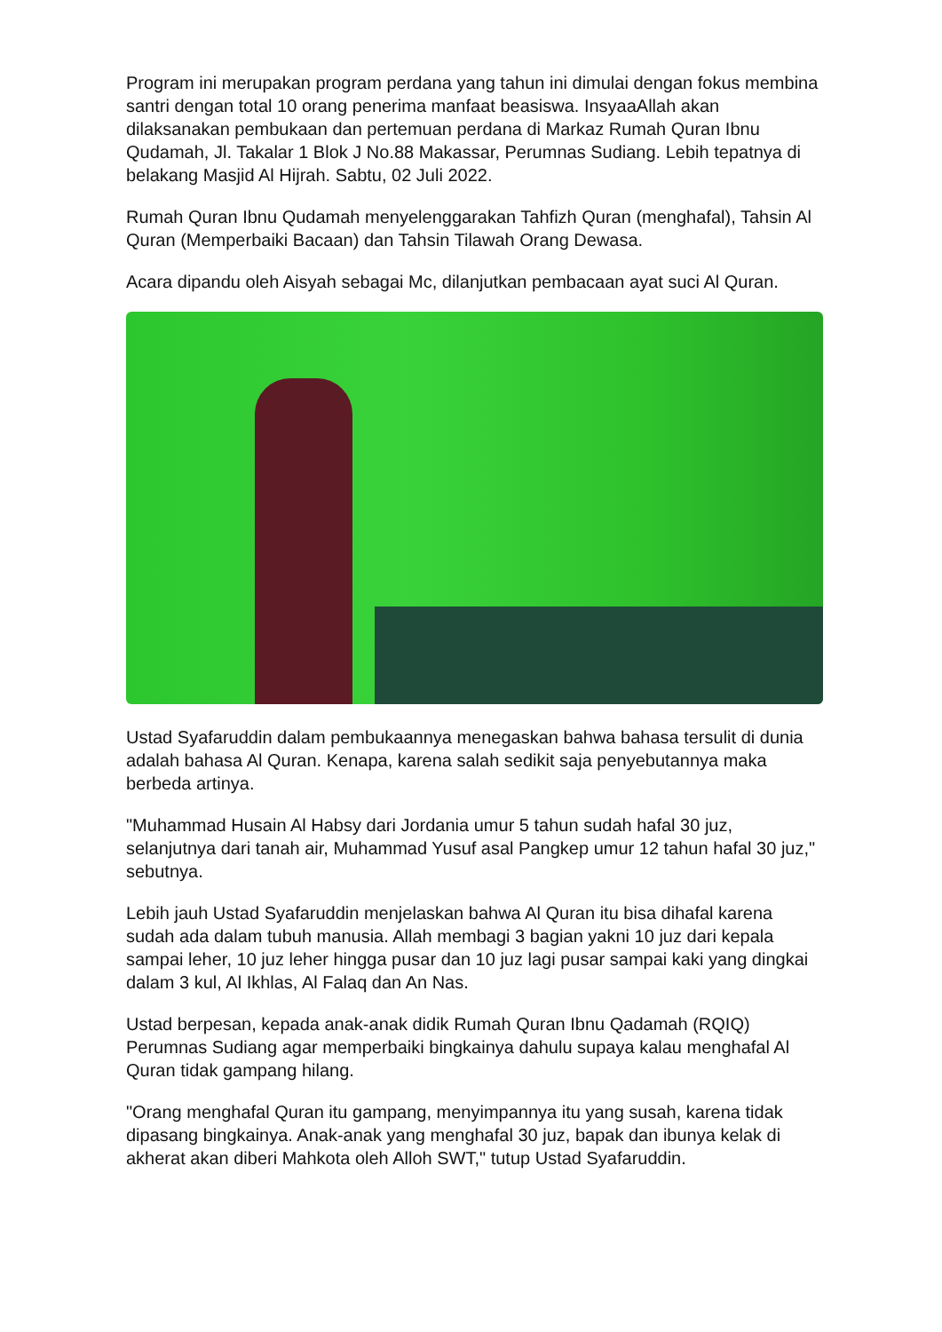Program ini merupakan program perdana yang tahun ini dimulai dengan fokus membina santri dengan total 10 orang penerima manfaat beasiswa. InsyaaAllah akan dilaksanakan pembukaan dan pertemuan perdana di Markaz Rumah Quran Ibnu Qudamah, Jl. Takalar 1 Blok J No.88 Makassar, Perumnas Sudiang. Lebih tepatnya di belakang Masjid Al Hijrah. Sabtu, 02 Juli 2022.
Rumah Quran Ibnu Qudamah menyelenggarakan Tahfizh Quran (menghafal), Tahsin Al Quran (Memperbaiki Bacaan) dan Tahsin Tilawah Orang Dewasa.
Acara dipandu oleh Aisyah sebagai Mc, dilanjutkan pembacaan ayat suci Al Quran.
Ustad Syafaruddin dalam pembukaannya menegaskan bahwa bahasa tersulit di dunia adalah bahasa Al Quran. Kenapa, karena salah sedikit saja penyebutannya maka berbeda artinya.
"Muhammad Husain Al Habsy dari Jordania umur 5 tahun sudah hafal 30 juz, selanjutnya dari tanah air, Muhammad Yusuf asal Pangkep umur 12 tahun hafal 30 juz," sebutnya.
Lebih jauh Ustad Syafaruddin menjelaskan bahwa Al Quran itu bisa dihafal karena sudah ada dalam tubuh manusia. Allah membagi 3 bagian yakni 10 juz dari kepala sampai leher, 10 juz leher hingga pusar dan 10 juz lagi pusar sampai kaki yang dingkai dalam 3 kul, Al Ikhlas, Al Falaq dan An Nas.
Ustad berpesan, kepada anak-anak didik Rumah Quran Ibnu Qadamah (RQIQ) Perumnas Sudiang agar memperbaiki bingkainya dahulu supaya kalau menghafal Al Quran tidak gampang hilang.
"Orang menghafal Quran itu gampang, menyimpannya itu yang susah, karena tidak dipasang bingkainya. Anak-anak yang menghafal 30 juz, bapak dan ibunya kelak di akherat akan diberi Mahkota oleh Alloh SWT," tutup Ustad Syafaruddin.